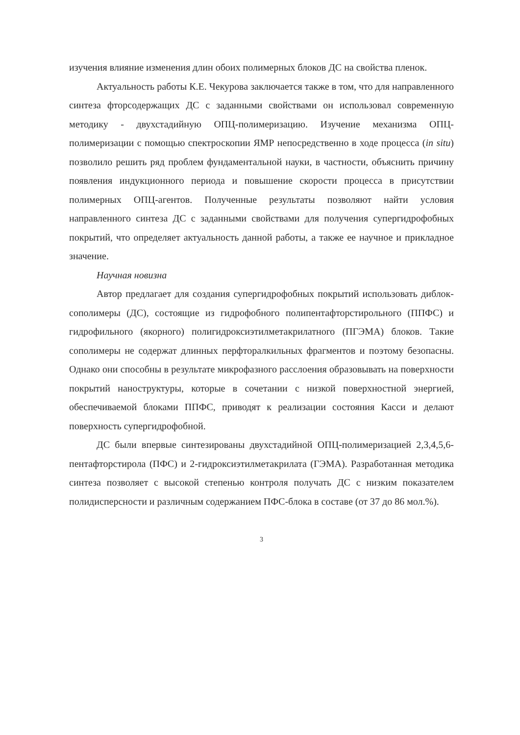изучения влияние изменения длин обоих полимерных блоков ДС на свойства пленок.
Актуальность работы К.Е. Чекурова заключается также в том, что для направленного синтеза фторсодержащих ДС с заданными свойствами он использовал современную методику - двухстадийную ОПЦ-полимеризацию. Изучение механизма ОПЦ-полимеризации с помощью спектроскопии ЯМР непосредственно в ходе процесса (in situ) позволило решить ряд проблем фундаментальной науки, в частности, объяснить причину появления индукционного периода и повышение скорости процесса в присутствии полимерных ОПЦ-агентов. Полученные результаты позволяют найти условия направленного синтеза ДС с заданными свойствами для получения супергидрофобных покрытий, что определяет актуальность данной работы, а также ее научное и прикладное значение.
Научная новизна
Автор предлагает для создания супергидрофобных покрытий использовать диблок-сополимеры (ДС), состоящие из гидрофобного полипентафторстирольного (ППФС) и гидрофильного (якорного) полигидроксиэтилметакрилатного (ПГЭМА) блоков. Такие сополимеры не содержат длинных перфторалкильных фрагментов и поэтому безопасны. Однако они способны в результате микрофазного расслоения образовывать на поверхности покрытий наноструктуры, которые в сочетании с низкой поверхностной энергией, обеспечиваемой блоками ППФС, приводят к реализации состояния Касси и делают поверхность супергидрофобной.
ДС были впервые синтезированы двухстадийной ОПЦ-полимеризацией 2,3,4,5,6-пентафторстирола (ПФС) и 2-гидроксиэтилметакрилата (ГЭМА). Разработанная методика синтеза позволяет с высокой степенью контроля получать ДС с низким показателем полидисперсности и различным содержанием ПФС-блока в составе (от 37 до 86 мол.%).
3